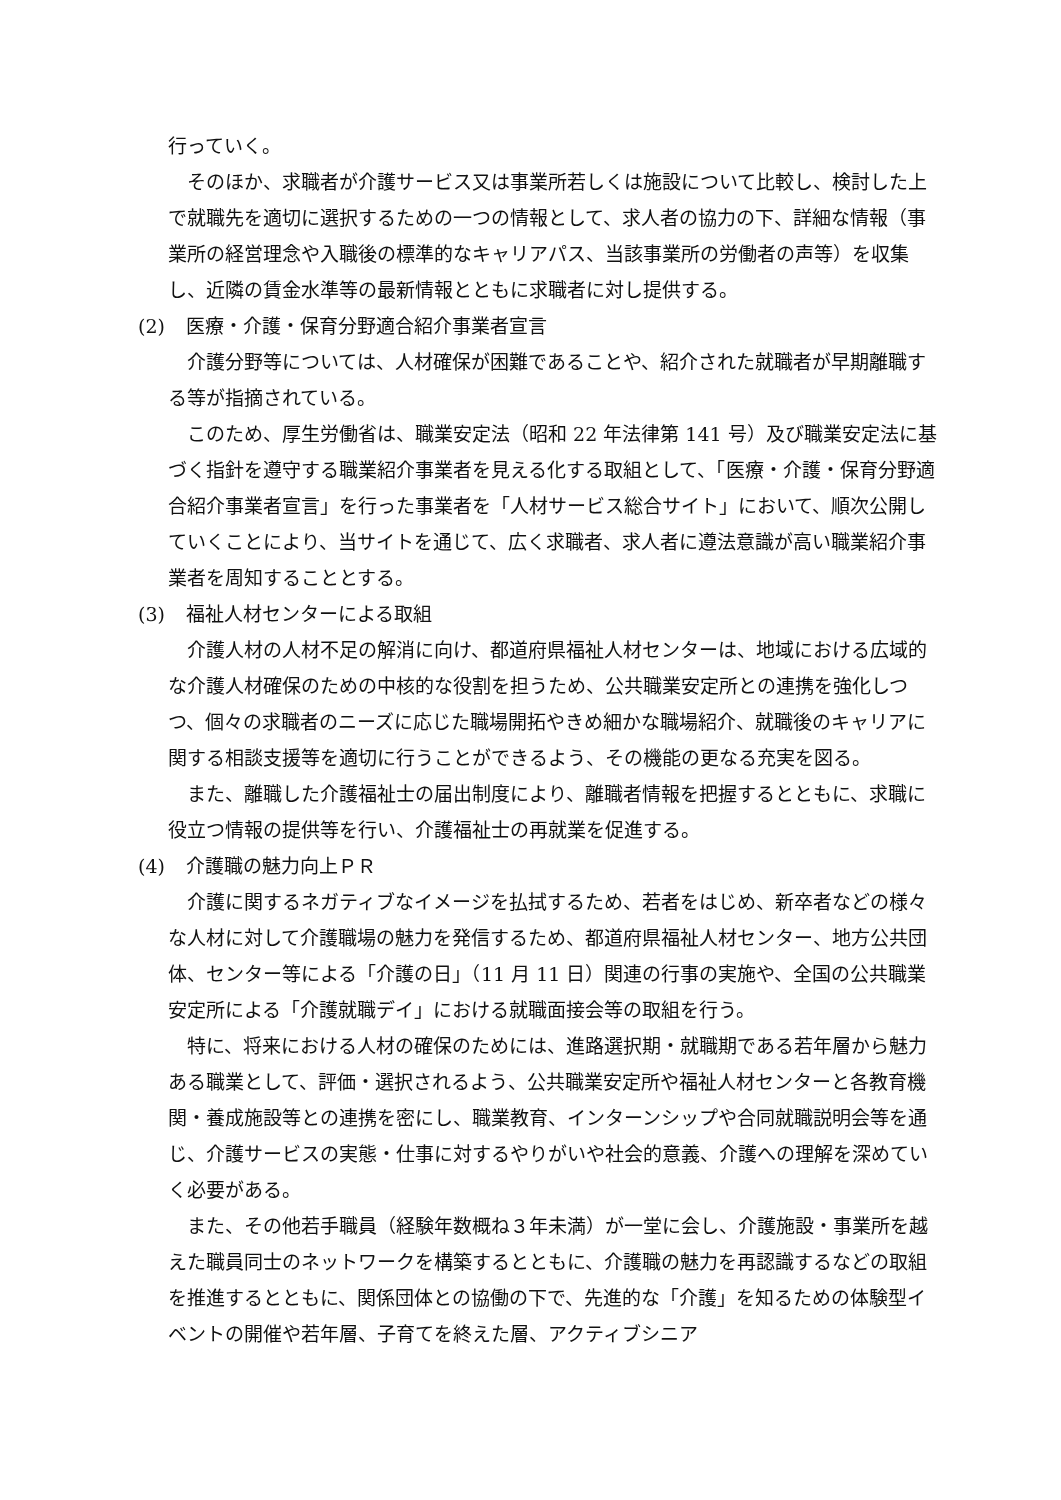行っていく。
そのほか、求職者が介護サービス又は事業所若しくは施設について比較し、検討した上で就職先を適切に選択するための一つの情報として、求人者の協力の下、詳細な情報（事業所の経営理念や入職後の標準的なキャリアパス、当該事業所の労働者の声等）を収集し、近隣の賃金水準等の最新情報とともに求職者に対し提供する。
(2) 医療・介護・保育分野適合紹介事業者宣言
介護分野等については、人材確保が困難であることや、紹介された就職者が早期離職する等が指摘されている。
このため、厚生労働省は、職業安定法（昭和 22 年法律第 141 号）及び職業安定法に基づく指針を遵守する職業紹介事業者を見える化する取組として、「医療・介護・保育分野適合紹介事業者宣言」を行った事業者を「人材サービス総合サイト」において、順次公開していくことにより、当サイトを通じて、広く求職者、求人者に遵法意識が高い職業紹介事業者を周知することとする。
(3) 福祉人材センターによる取組
介護人材の人材不足の解消に向け、都道府県福祉人材センターは、地域における広域的な介護人材確保のための中核的な役割を担うため、公共職業安定所との連携を強化しつつ、個々の求職者のニーズに応じた職場開拓やきめ細かな職場紹介、就職後のキャリアに関する相談支援等を適切に行うことができるよう、その機能の更なる充実を図る。
また、離職した介護福祉士の届出制度により、離職者情報を把握するとともに、求職に役立つ情報の提供等を行い、介護福祉士の再就業を促進する。
(4) 介護職の魅力向上ＰＲ
介護に関するネガティブなイメージを払拭するため、若者をはじめ、新卒者などの様々な人材に対して介護職場の魅力を発信するため、都道府県福祉人材センター、地方公共団体、センター等による「介護の日」（11 月 11 日）関連の行事の実施や、全国の公共職業安定所による「介護就職デイ」における就職面接会等の取組を行う。
特に、将来における人材の確保のためには、進路選択期・就職期である若年層から魅力ある職業として、評価・選択されるよう、公共職業安定所や福祉人材センターと各教育機関・養成施設等との連携を密にし、職業教育、インターンシップや合同就職説明会等を通じ、介護サービスの実態・仕事に対するやりがいや社会的意義、介護への理解を深めていく必要がある。
また、その他若手職員（経験年数概ね３年未満）が一堂に会し、介護施設・事業所を越えた職員同士のネットワークを構築するとともに、介護職の魅力を再認識するなどの取組を推進するとともに、関係団体との協働の下で、先進的な「介護」を知るための体験型イベントの開催や若年層、子育てを終えた層、アクティブシニア